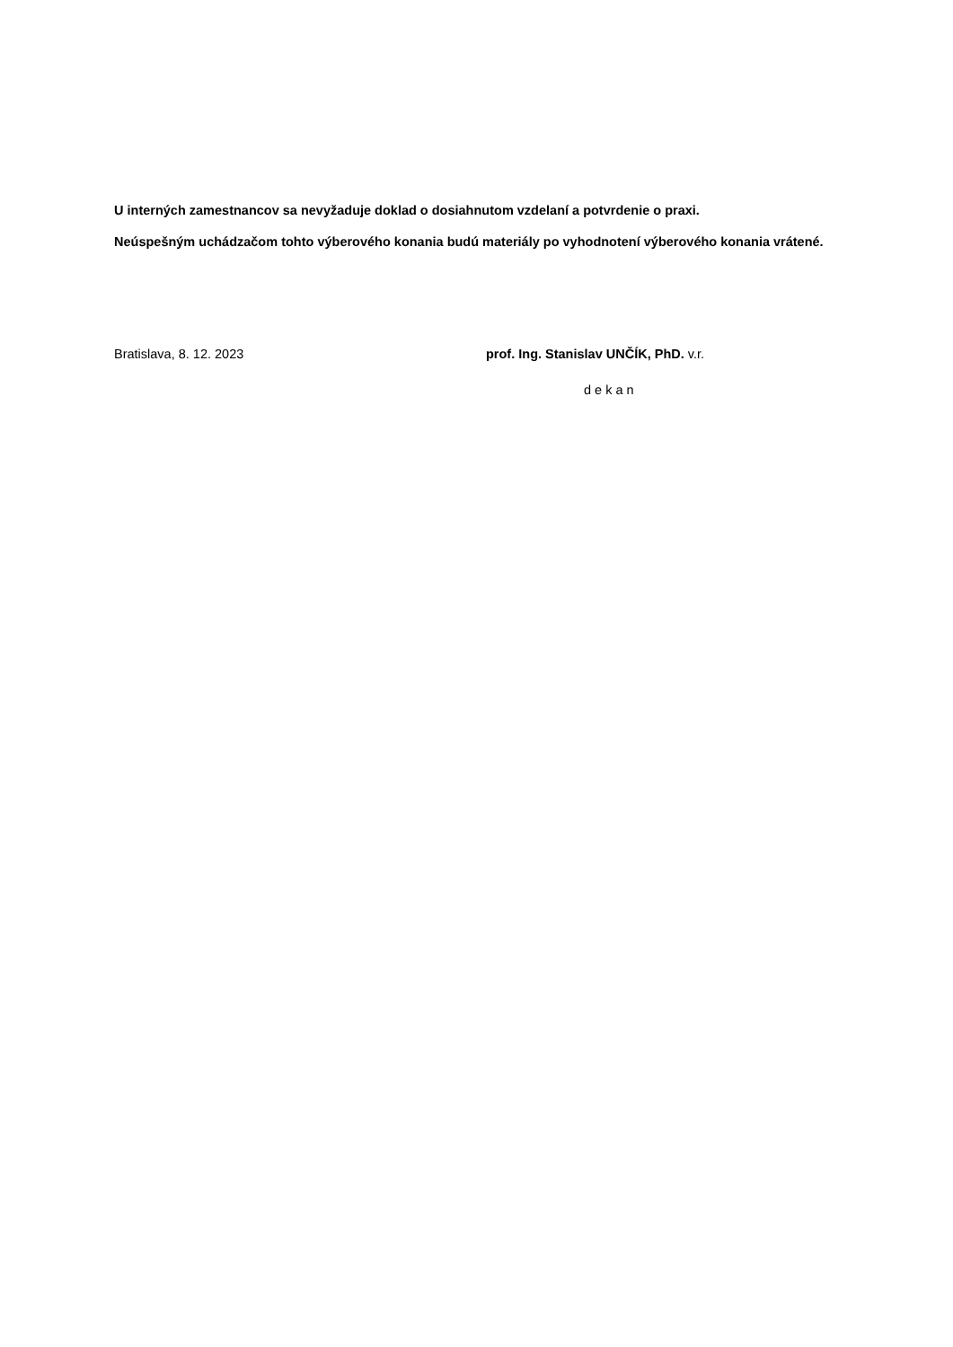U interných zamestnancov sa nevyžaduje doklad o dosiahnutom vzdelaní a potvrdenie o praxi.
Neúspešným uchádzačom tohto výberového konania budú materiály po vyhodnotení výberového konania vrátené.
Bratislava, 8. 12. 2023 prof. Ing. Stanislav UNČÍK, PhD. v.r.
dekan